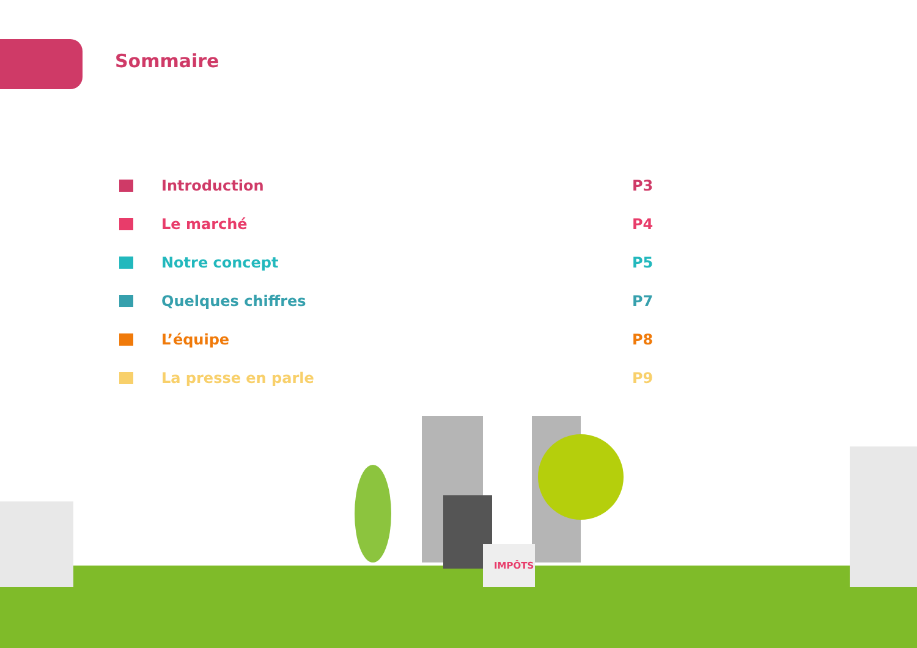Sommaire
Introduction P3
Le marché P4
Notre concept P5
Quelques chiffres P7
L’équipe P8
La presse en parle P9
IMPÔTS